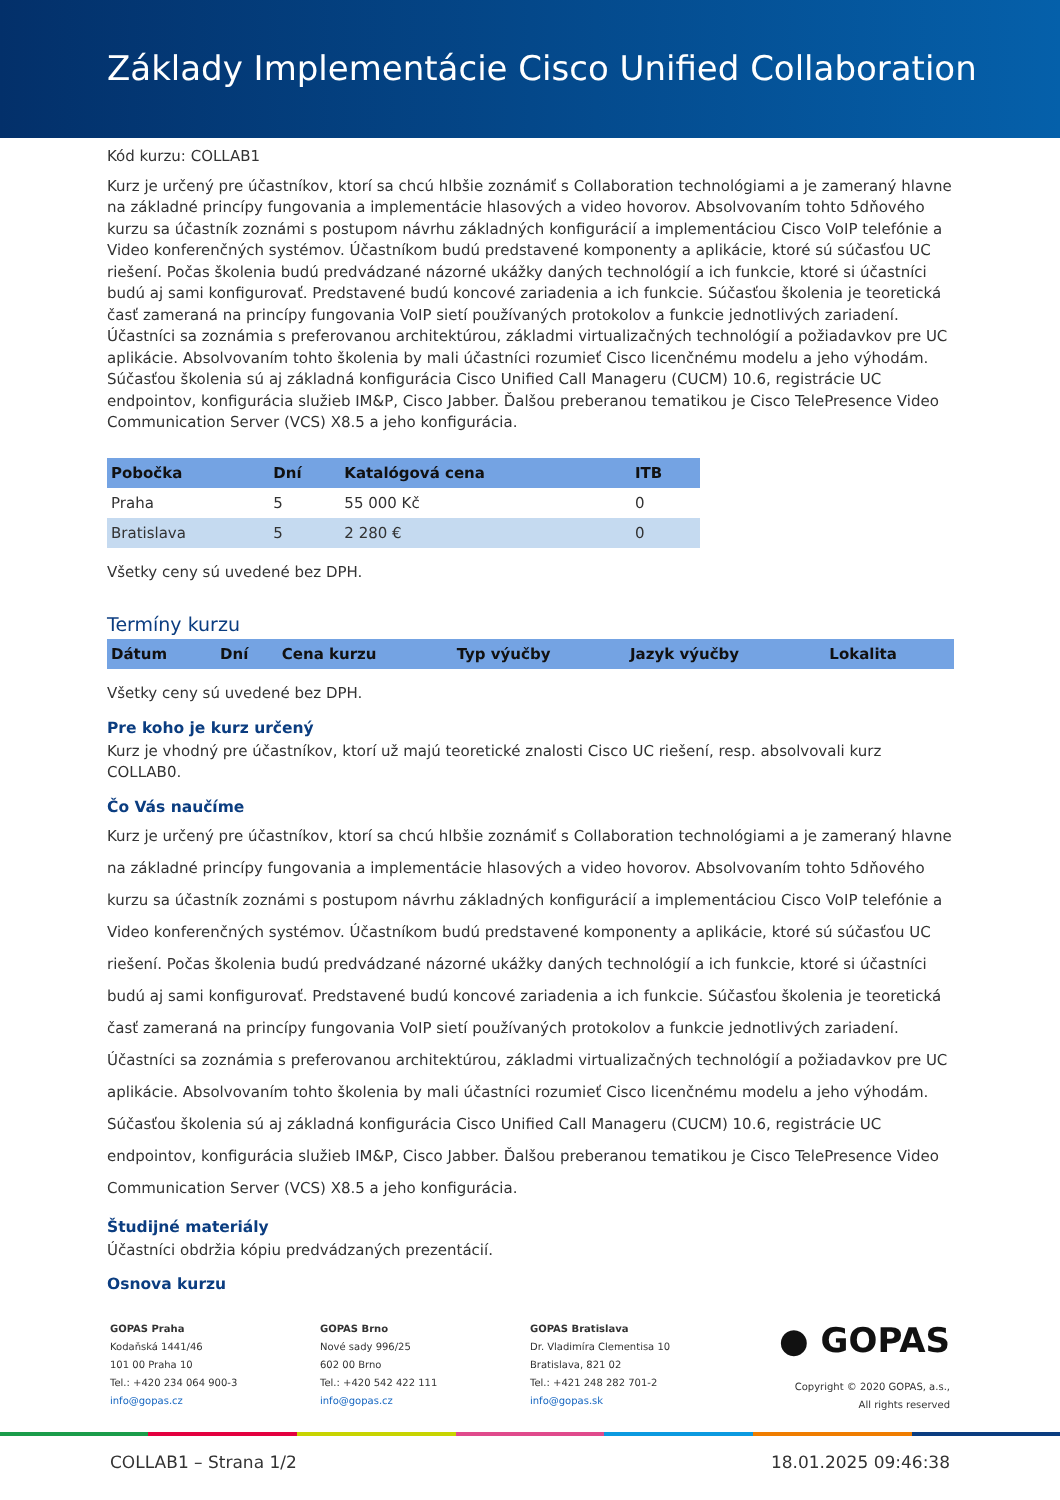Základy Implementácie Cisco Unified Collaboration
Kód kurzu: COLLAB1
Kurz je určený pre účastníkov, ktorí sa chcú hlbšie zoznámiť s Collaboration technológiami a je zameraný hlavne na základné princípy fungovania a implementácie hlasových a video hovorov. Absolvovaním tohto 5dňového kurzu sa účastník zoznámi s postupom návrhu základných konfigurácií a implementáciou Cisco VoIP telefónie a Video konferenčných systémov. Účastníkom budú predstavené komponenty a aplikácie, ktoré sú súčasťou UC riešení. Počas školenia budú predvádzané názorné ukážky daných technológií a ich funkcie, ktoré si účastníci budú aj sami konfigurovať. Predstavené budú koncové zariadenia a ich funkcie. Súčasťou školenia je teoretická časť zameraná na princípy fungovania VoIP sietí používaných protokolov a funkcie jednotlivých zariadení. Účastníci sa zoznámia s preferovanou architektúrou, základmi virtualizačných technológií a požiadavkov pre UC aplikácie. Absolvovaním tohto školenia by mali účastníci rozumieť Cisco licenčnému modelu a jeho výhodám. Súčasťou školenia sú aj základná konfigurácia Cisco Unified Call Manageru (CUCM) 10.6, registrácie UC endpointov, konfigurácia služieb IM&P, Cisco Jabber. Ďalšou preberanou tematikou je Cisco TelePresence Video Communication Server (VCS) X8.5 a jeho konfigurácia.
| Pobočka | Dní | Katalógová cena | ITB |
| --- | --- | --- | --- |
| Praha | 5 | 55 000 Kč | 0 |
| Bratislava | 5 | 2 280 € | 0 |
Všetky ceny sú uvedené bez DPH.
Termíny kurzu
| Dátum | Dní | Cena kurzu | Typ výučby | Jazyk výučby | Lokalita |
| --- | --- | --- | --- | --- | --- |
Všetky ceny sú uvedené bez DPH.
Pre koho je kurz určený
Kurz je vhodný pre účastníkov, ktorí už majú teoretické znalosti Cisco UC riešení, resp. absolvovali kurz COLLAB0.
Čo Vás naučíme
Kurz je určený pre účastníkov, ktorí sa chcú hlbšie zoznámiť s Collaboration technológiami a je zameraný hlavne na základné princípy fungovania a implementácie hlasových a video hovorov. Absolvovaním tohto 5dňového kurzu sa účastník zoznámi s postupom návrhu základných konfigurácií a implementáciou Cisco VoIP telefónie a Video konferenčných systémov. Účastníkom budú predstavené komponenty a aplikácie, ktoré sú súčasťou UC riešení. Počas školenia budú predvádzané názorné ukážky daných technológií a ich funkcie, ktoré si účastníci budú aj sami konfigurovať. Predstavené budú koncové zariadenia a ich funkcie. Súčasťou školenia je teoretická časť zameraná na princípy fungovania VoIP sietí používaných protokolov a funkcie jednotlivých zariadení. Účastníci sa zoznámia s preferovanou architektúrou, základmi virtualizačných technológií a požiadavkov pre UC aplikácie. Absolvovaním tohto školenia by mali účastníci rozumieť Cisco licenčnému modelu a jeho výhodám. Súčasťou školenia sú aj základná konfigurácia Cisco Unified Call Manageru (CUCM) 10.6, registrácie UC endpointov, konfigurácia služieb IM&P, Cisco Jabber. Ďalšou preberanou tematikou je Cisco TelePresence Video Communication Server (VCS) X8.5 a jeho konfigurácia.
Študijné materiály
Účastníci obdržia kópiu predvádzaných prezentácií.
Osnova kurzu
GOPAS Praha
Kodaňská 1441/46
101 00 Praha 10
Tel.: +420 234 064 900-3
info@gopas.cz
GOPAS Brno
Nové sady 996/25
602 00 Brno
Tel.: +420 542 422 111
info@gopas.cz
GOPAS Bratislava
Dr. Vladimíra Clementisa 10
Bratislava, 821 02
Tel.: +421 248 282 701-2
info@gopas.sk
● GOPAS
Copyright © 2020 GOPAS, a.s.,
All rights reserved
COLLAB1 – Strana 1/2 18.01.2025 09:46:38